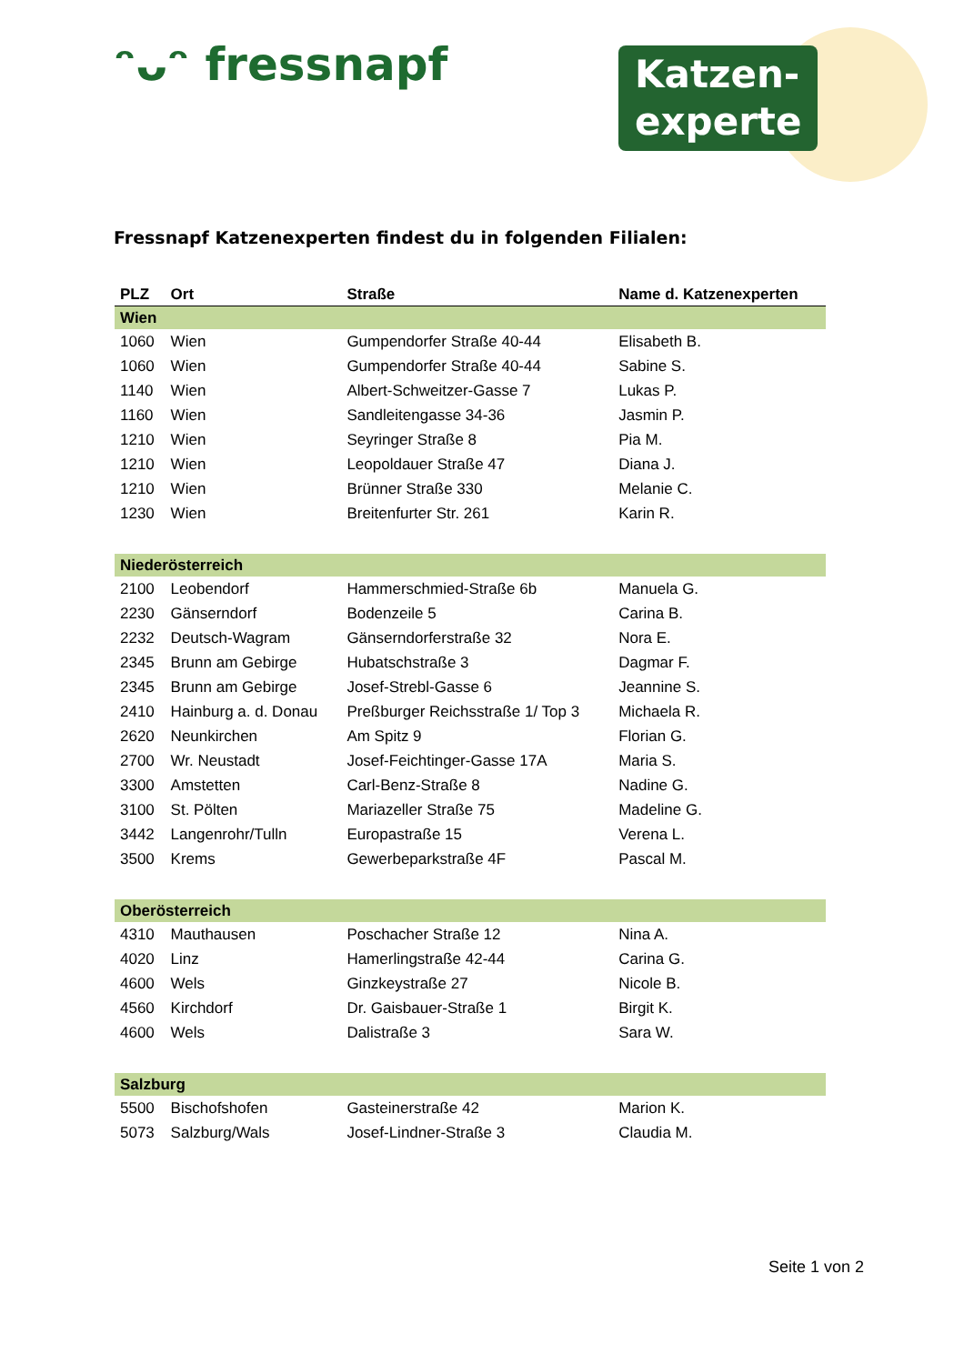ᵔᴗᵔ fressnapf
Katzen-
experte
Fressnapf Katzenexperten findest du in folgenden Filialen:
| PLZ | Ort | Straße | Name d. Katzenexperten |
| --- | --- | --- | --- |
| Wien | | | |
| 1060 | Wien | Gumpendorfer Straße 40-44 | Elisabeth B. |
| 1060 | Wien | Gumpendorfer Straße 40-44 | Sabine S. |
| 1140 | Wien | Albert-Schweitzer-Gasse 7 | Lukas P. |
| 1160 | Wien | Sandleitengasse 34-36 | Jasmin P. |
| 1210 | Wien | Seyringer Straße 8 | Pia M. |
| 1210 | Wien | Leopoldauer Straße 47 | Diana J. |
| 1210 | Wien | Brünner Straße 330 | Melanie C. |
| 1230 | Wien | Breitenfurter Str. 261 | Karin R. |
| Niederösterreich | | | |
| 2100 | Leobendorf | Hammerschmied-Straße 6b | Manuela G. |
| 2230 | Gänserndorf | Bodenzeile 5 | Carina B. |
| 2232 | Deutsch-Wagram | Gänserndorferstraße 32 | Nora E. |
| 2345 | Brunn am Gebirge | Hubatschstraße 3 | Dagmar F. |
| 2345 | Brunn am Gebirge | Josef-Strebl-Gasse 6 | Jeannine S. |
| 2410 | Hainburg a. d. Donau | Preßburger Reichsstraße 1/ Top 3 | Michaela R. |
| 2620 | Neunkirchen | Am Spitz 9 | Florian G. |
| 2700 | Wr. Neustadt | Josef-Feichtinger-Gasse 17A | Maria S. |
| 3300 | Amstetten | Carl-Benz-Straße 8 | Nadine G. |
| 3100 | St. Pölten | Mariazeller Straße 75 | Madeline G. |
| 3442 | Langenrohr/Tulln | Europastraße 15 | Verena L. |
| 3500 | Krems | Gewerbeparkstraße 4F | Pascal M. |
| Oberösterreich | | | |
| 4310 | Mauthausen | Poschacher Straße 12 | Nina A. |
| 4020 | Linz | Hamerlingstraße 42-44 | Carina G. |
| 4600 | Wels | Ginzkeystraße 27 | Nicole B. |
| 4560 | Kirchdorf | Dr. Gaisbauer-Straße 1 | Birgit K. |
| 4600 | Wels | Dalistraße 3 | Sara W. |
| Salzburg | | | |
| 5500 | Bischofshofen | Gasteinerstraße 42 | Marion K. |
| 5073 | Salzburg/Wals | Josef-Lindner-Straße 3 | Claudia M. |
Seite 1 von 2